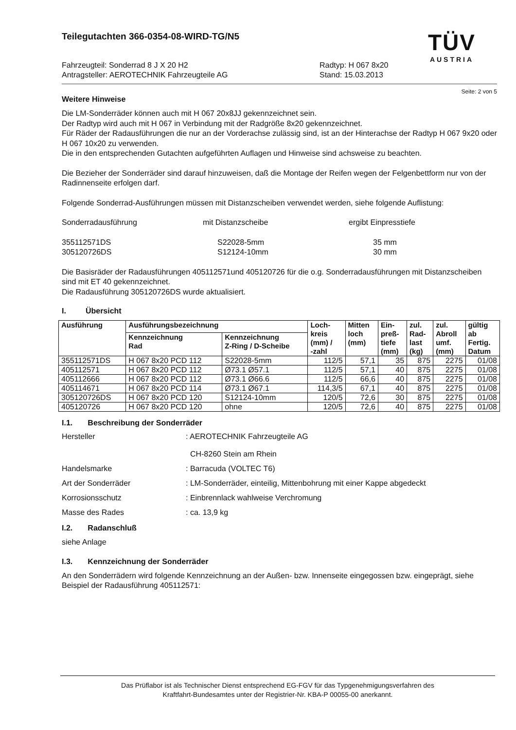TÜV
AUSTRIA
Teilegutachten 366-0354-08-WIRD-TG/N5
Fahrzeugteil: Sonderrad 8 J X 20 H2
Antragsteller: AEROTECHNIK Fahrzeugteile AG
Radtyp: H 067 8x20
Stand: 15.03.2013
Seite: 2 von 5
Weitere Hinweise
Die LM-Sonderräder können auch mit H 067 20x8JJ gekennzeichnet sein.
Der Radtyp wird auch mit H 067 in Verbindung mit der Radgröße 8x20 gekennzeichnet.
Für Räder der Radausführungen die nur an der Vorderachse zulässig sind, ist an der Hinterachse der Radtyp H 067 9x20 oder H 067 10x20 zu verwenden.
Die in den entsprechenden Gutachten aufgeführten Auflagen und Hinweise sind achsweise zu beachten.
Die Bezieher der Sonderräder sind darauf hinzuweisen, daß die Montage der Reifen wegen der Felgenbettform nur von der Radinnenseite erfolgen darf.
Folgende Sonderrad-Ausführungen müssen mit Distanzscheiben verwendet werden, siehe folgende Auflistung:
Sonderradausführung mit Distanzscheibe ergibt Einpresstiefe
355112571DS
305120726DS S22028-5mm
S12124-10mm 35 mm
30 mm
Die Basisräder der Radausführungen 405112571und 405120726 für die o.g. Sonderradausführungen mit Distanzscheiben sind mit ET 40 gekennzeichnet.
Die Radausführung 305120726DS wurde aktualisiert.
I. Übersicht
| Ausführung | Ausführungsbezeichnung | | Loch- kreis (mm) / -zahl | Mitten loch (mm) | Ein- preß- tiefe (mm) | zul. Rad- last (kg) | zul. Abroll umf. (mm) | gültig ab Fertig. Datum |
| --- | --- | --- | --- | --- | --- | --- | --- | --- |
| | Kennzeichnung Rad | Kennzeichnung Z-Ring / D-Scheibe | | | | | | |
| 355112571DS | H 067 8x20 PCD 112 | S22028-5mm | 112/5 | 57,1 | 35 | 875 | 2275 | 01/08 |
| 405112571 | H 067 8x20 PCD 112 | Ø73.1 Ø57.1 | 112/5 | 57,1 | 40 | 875 | 2275 | 01/08 |
| 405112666 | H 067 8x20 PCD 112 | Ø73.1 Ø66.6 | 112/5 | 66,6 | 40 | 875 | 2275 | 01/08 |
| 405114671 | H 067 8x20 PCD 114 | Ø73.1 Ø67.1 | 114,3/5 | 67,1 | 40 | 875 | 2275 | 01/08 |
| 305120726DS | H 067 8x20 PCD 120 | S12124-10mm | 120/5 | 72,6 | 30 | 875 | 2275 | 01/08 |
| 405120726 | H 067 8x20 PCD 120 | ohne | 120/5 | 72,6 | 40 | 875 | 2275 | 01/08 |
I.1. Beschreibung der Sonderräder
Hersteller: AEROTECHNIK Fahrzeugteile AG
CH-8260 Stein am Rhein
Handelsmarke: Barracuda (VOLTEC T6)
Art der Sonderräder: LM-Sonderräder, einteilig, Mittenbohrung mit einer Kappe abgedeckt
Korrosionsschutz: Einbrennlack wahlweise Verchromung
Masse des Rades: ca. 13,9 kg
I.2. Radanschluß
siehe Anlage
I.3. Kennzeichnung der Sonderräder
An den Sonderrädern wird folgende Kennzeichnung an der Außen- bzw. Innenseite eingegossen bzw. eingeprägt, siehe Beispiel der Radausführung 405112571:
Das Prüflabor ist als Technischer Dienst entsprechend EG-FGV für das Typgenehmigungsverfahren des
Kraftfahrt-Bundesamtes unter der Registrier-Nr. KBA-P 00055-00 anerkannt.